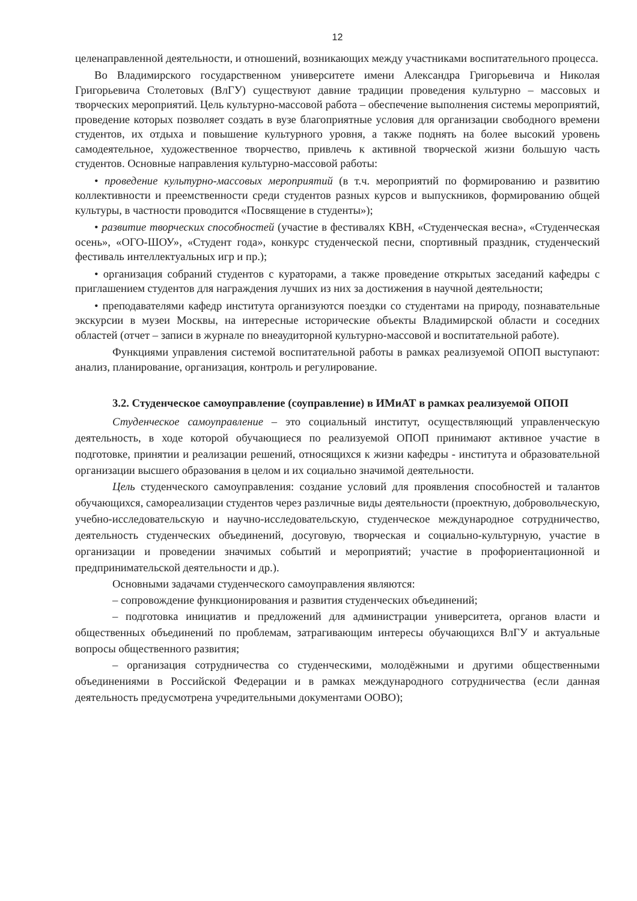12
целенаправленной деятельности, и отношений, возникающих между участниками воспитательного процесса.
Во Владимирского государственном университете имени Александра Григорьевича и Николая Григорьевича Столетовых (ВлГУ) существуют давние традиции проведения культурно – массовых и творческих мероприятий. Цель культурно-массовой работа – обеспечение выполнения системы мероприятий, проведение которых позволяет создать в вузе благоприятные условия для организации свободного времени студентов, их отдыха и повышение культурного уровня, а также поднять на более высокий уровень самодеятельное, художественное творчество, привлечь к активной творческой жизни большую часть студентов. Основные направления культурно-массовой работы:
• проведение культурно-массовых мероприятий (в т.ч. мероприятий по формированию и развитию коллективности и преемственности среди студентов разных курсов и выпускников, формированию общей культуры, в частности проводится «Посвящение в студенты»);
• развитие творческих способностей (участие в фестивалях КВН, «Студенческая весна», «Студенческая осень», «ОГО-ШОУ», «Студент года», конкурс студенческой песни, спортивный праздник, студенческий фестиваль интеллектуальных игр и пр.);
• организация собраний студентов с кураторами, а также проведение открытых заседаний кафедры с приглашением студентов для награждения лучших из них за достижения в научной деятельности;
• преподавателями кафедр института организуются поездки со студентами на природу, познавательные экскурсии в музеи Москвы, на интересные исторические объекты Владимирской области и соседних областей (отчет – записи в журнале по внеаудиторной культурно-массовой и воспитательной работе).
Функциями управления системой воспитательной работы в рамках реализуемой ОПОП выступают: анализ, планирование, организация, контроль и регулирование.
3.2. Студенческое самоуправление (соуправление) в ИМиАТ в рамках реализуемой ОПОП
Студенческое самоуправление – это социальный институт, осуществляющий управленческую деятельность, в ходе которой обучающиеся по реализуемой ОПОП принимают активное участие в подготовке, принятии и реализации решений, относящихся к жизни кафедры - института и образовательной организации высшего образования в целом и их социально значимой деятельности.
Цель студенческого самоуправления: создание условий для проявления способностей и талантов обучающихся, самореализации студентов через различные виды деятельности (проектную, добровольческую, учебно-исследовательскую и научно-исследовательскую, студенческое международное сотрудничество, деятельность студенческих объединений, досуговую, творческая и социально-культурную, участие в организации и проведении значимых событий и мероприятий; участие в профориентационной и предпринимательской деятельности и др.).
Основными задачами студенческого самоуправления являются:
– сопровождение функционирования и развития студенческих объединений;
– подготовка инициатив и предложений для администрации университета, органов власти и общественных объединений по проблемам, затрагивающим интересы обучающихся ВлГУ и актуальные вопросы общественного развития;
– организация сотрудничества со студенческими, молодёжными и другими общественными объединениями в Российской Федерации и в рамках международного сотрудничества (если данная деятельность предусмотрена учредительными документами ООВО);